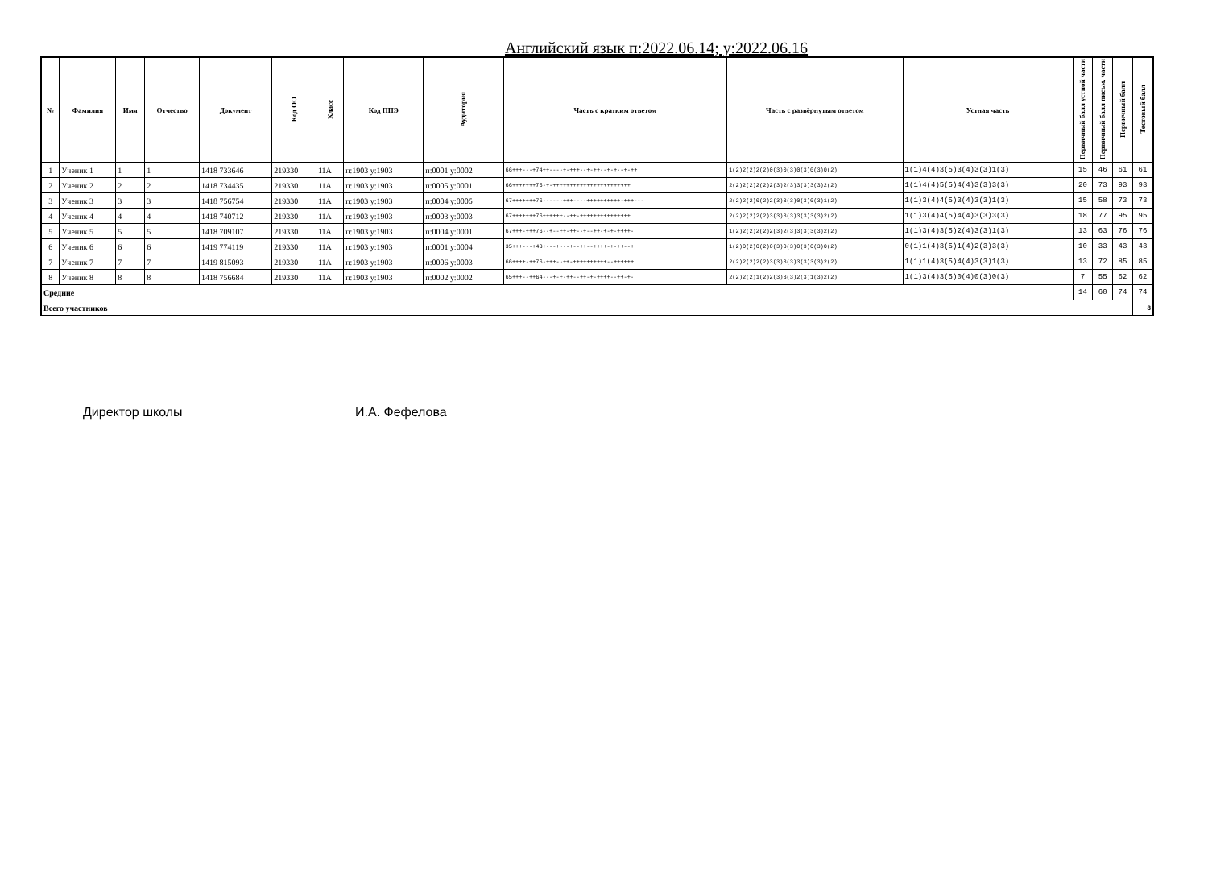Английский язык п:2022.06.14; у:2022.06.16
| № | Фамилия | Имя | Отчество | Документ | Код ОО | Класс | Код ППЭ | Аудитория | Часть с кратким ответом | Часть с развёрнутым ответом | Устная часть | Первичный балл устной части | Первичный балл письм. части | Первичный балл | Тестовый балл |
| --- | --- | --- | --- | --- | --- | --- | --- | --- | --- | --- | --- | --- | --- | --- | --- |
| 1 | Ученик 1 | 1 | 1 | 1418 733646 | 219330 | 11А | п:1903 у:1903 | п:0001 у:0002 | 66+++---+74++----+-+++--+-++--+-+--+-++ | 1(2)2(2)2(2)0(3)0(3)0(3)0(3)0(2) | 1(1)4(4)3(5)3(4)3(3)1(3) | 15 | 46 | 61 | 61 |
| 2 | Ученик 2 | 2 | 2 | 1418 734435 | 219330 | 11А | п:1903 у:1903 | п:0005 у:0001 | 66+++++++75-+-+++++++++++++++++++++++ | 2(2)2(2)2(2)2(3)2(3)3(3)3(3)2(2) | 1(1)4(4)5(5)4(4)3(3)3(3) | 20 | 73 | 93 | 93 |
| 3 | Ученик 3 | 3 | 3 | 1418 756754 | 219330 | 11А | п:1903 у:1903 | п:0004 у:0005 | 67+++++++76------+++----++++++++++-+++--- | 2(2)2(2)0(2)2(3)3(3)0(3)0(3)1(2) | 1(1)3(4)4(5)3(4)3(3)1(3) | 15 | 58 | 73 | 73 |
| 4 | Ученик 4 | 4 | 4 | 1418 740712 | 219330 | 11А | п:1903 у:1903 | п:0003 у:0003 | 67+++++++76++++++--++-+++++++++++++++ | 2(2)2(2)2(2)3(3)3(3)3(3)3(3)2(2) | 1(1)3(4)4(5)4(4)3(3)3(3) | 18 | 77 | 95 | 95 |
| 5 | Ученик 5 | 5 | 5 | 1418 709107 | 219330 | 11А | п:1903 у:1903 | п:0004 у:0001 | 67+++-+++76--+--++-++--+--++-+-+-++++- | 1(2)2(2)2(2)2(3)2(3)3(3)3(3)2(2) | 1(1)3(4)3(5)2(4)3(3)1(3) | 13 | 63 | 76 | 76 |
| 6 | Ученик 6 | 6 | 6 | 1419 774119 | 219330 | 11А | п:1903 у:1903 | п:0001 у:0004 | 35+++---+43+---+---+--++--++++-+-++--+ | 1(2)0(2)0(2)0(3)0(3)0(3)0(3)0(2) | 0(1)1(4)3(5)1(4)2(3)3(3) | 10 | 33 | 43 | 43 |
| 7 | Ученик 7 | 7 | 7 | 1419 815093 | 219330 | 11А | п:1903 у:1903 | п:0006 у:0003 | 66++++-++76-+++--++-++++++++++--++++++ | 2(2)2(2)2(2)3(3)3(3)3(3)3(3)2(2) | 1(1)1(4)3(5)4(4)3(3)1(3) | 13 | 72 | 85 | 85 |
| 8 | Ученик 8 | 8 | 8 | 1418 756684 | 219330 | 11А | п:1903 у:1903 | п:0002 у:0002 | 65+++--++64---+-+-++--++-+-++++--++-+- | 2(2)2(2)1(2)2(3)3(3)2(3)1(3)2(2) | 1(1)3(4)3(5)0(4)0(3)0(3) | 7 | 55 | 62 | 62 |
| Средние | | | | | | | | | | | | 14 | 60 | 74 | 74 |
| Всего участников | | | | | | | | | | | | | | | 8 |
Директор школы И.А. Фефелова